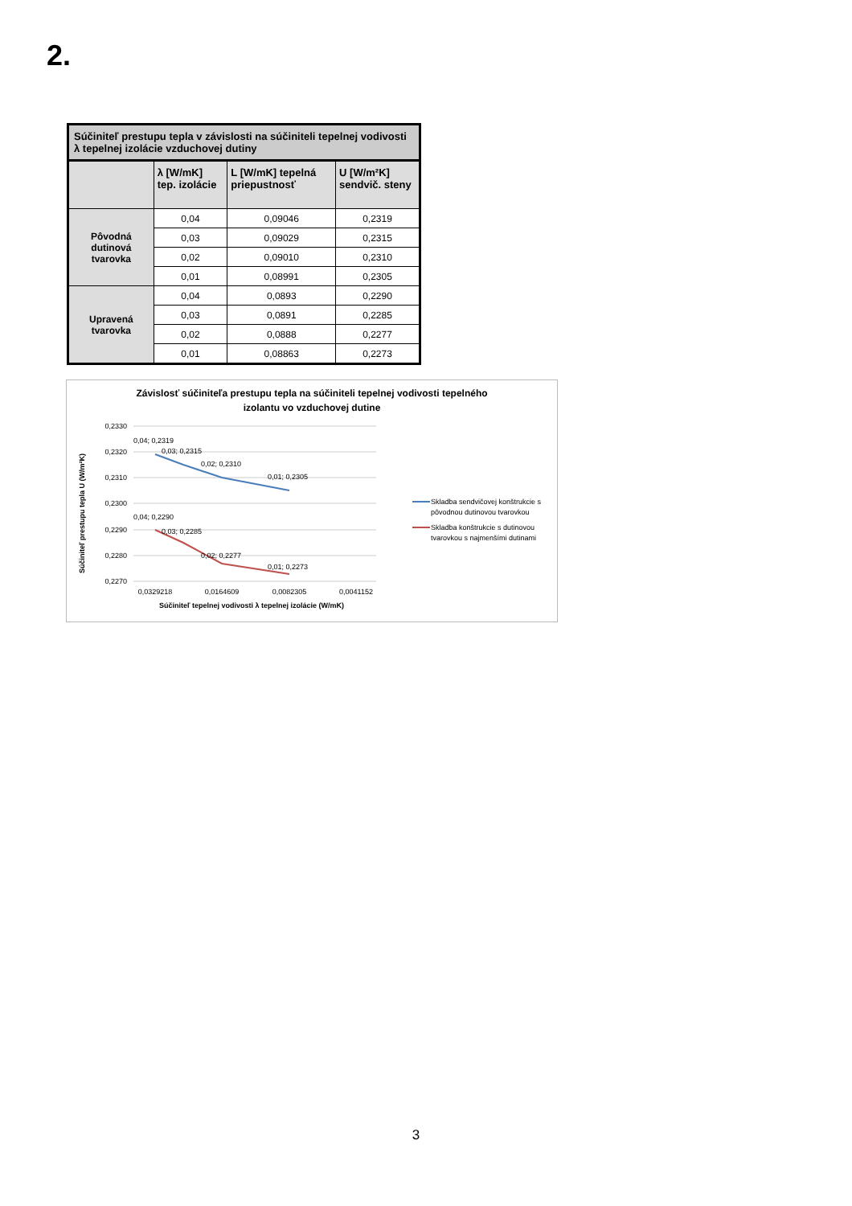2.
| Súčiniteľ prestupu tepla v závislosti na súčiniteli tepelnej vodivosti λ tepelnej izolácie vzduchovej dutiny | | | |
| | λ [W/mK] tep. izolácie | L [W/mK] tepelná priepustnosť | U [W/m²K] sendvič. steny |
| Pôvodná dutinová tvarovka | 0,04 | 0,09046 | 0,2319 |
| | 0,03 | 0,09029 | 0,2315 |
| | 0,02 | 0,09010 | 0,2310 |
| | 0,01 | 0,08991 | 0,2305 |
| Upravená tvarovka | 0,04 | 0,0893 | 0,2290 |
| | 0,03 | 0,0891 | 0,2285 |
| | 0,02 | 0,0888 | 0,2277 |
| | 0,01 | 0,08863 | 0,2273 |
Závislosť súčiniteľa prestupu tepla na súčiniteli tepelnej vodivosti tepelného
izolantu vo vzduchovej dutine
0,2330
0,2320
0,2310
0,2300
0,2290
0,2280
0,2270
0,04; 0,2319
0,03; 0,2315
0,02; 0,2310
0,01; 0,2305
0,04; 0,2290
0,03; 0,2285
0,02; 0,2277
0,01; 0,2273
0,0329218
0,0164609
0,0082305
0,0041152
Súčiniteľ tepelnej vodivosti λ tepelnej izolácie (W/mK)
Súčiniteľ prestupu tepla U (W/m²K)
Skladba sendvičovej konštrukcie s
pôvodnou dutinovou tvarovkou
Skladba konštrukcie s dutinovou
tvarovkou s najmenšími dutinami
3